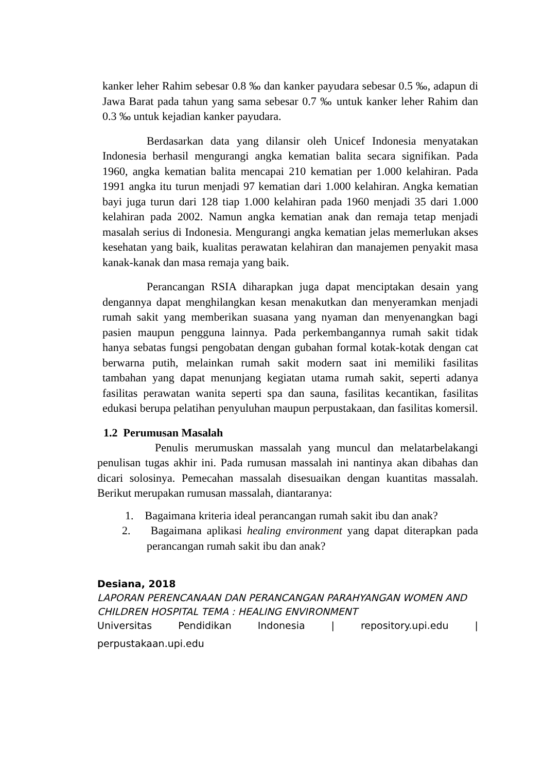kanker leher Rahim sebesar 0.8 ‰ dan kanker payudara sebesar 0.5 ‰, adapun di Jawa Barat pada tahun yang sama sebesar 0.7 ‰ untuk kanker leher Rahim dan 0.3 ‰ untuk kejadian kanker payudara.
Berdasarkan data yang dilansir oleh Unicef Indonesia menyatakan Indonesia berhasil mengurangi angka kematian balita secara signifikan. Pada 1960, angka kematian balita mencapai 210 kematian per 1.000 kelahiran. Pada 1991 angka itu turun menjadi 97 kematian dari 1.000 kelahiran. Angka kematian bayi juga turun dari 128 tiap 1.000 kelahiran pada 1960 menjadi 35 dari 1.000 kelahiran pada 2002. Namun angka kematian anak dan remaja tetap menjadi masalah serius di Indonesia. Mengurangi angka kematian jelas memerlukan akses kesehatan yang baik, kualitas perawatan kelahiran dan manajemen penyakit masa kanak-kanak dan masa remaja yang baik.
Perancangan RSIA diharapkan juga dapat menciptakan desain yang dengannya dapat menghilangkan kesan menakutkan dan menyeramkan menjadi rumah sakit yang memberikan suasana yang nyaman dan menyenangkan bagi pasien maupun pengguna lainnya. Pada perkembangannya rumah sakit tidak hanya sebatas fungsi pengobatan dengan gubahan formal kotak-kotak dengan cat berwarna putih, melainkan rumah sakit modern saat ini memiliki fasilitas tambahan yang dapat menunjang kegiatan utama rumah sakit, seperti adanya fasilitas perawatan wanita seperti spa dan sauna, fasilitas kecantikan, fasilitas edukasi berupa pelatihan penyuluhan maupun perpustakaan, dan fasilitas komersil.
1.2 Perumusan Masalah
Penulis merumuskan massalah yang muncul dan melatarbelakangi penulisan tugas akhir ini. Pada rumusan massalah ini nantinya akan dibahas dan dicari solosinya. Pemecahan massalah disesuaikan dengan kuantitas massalah. Berikut merupakan rumusan massalah, diantaranya:
1. Bagaimana kriteria ideal perancangan rumah sakit ibu dan anak?
2. Bagaimana aplikasi healing environment yang dapat diterapkan pada perancangan rumah sakit ibu dan anak?
Desiana, 2018
LAPORAN PERENCANAAN DAN PERANCANGAN PARAHYANGAN WOMEN AND CHILDREN HOSPITAL TEMA : HEALING ENVIRONMENT
Universitas Pendidikan Indonesia | repository.upi.edu |
perpustakaan.upi.edu